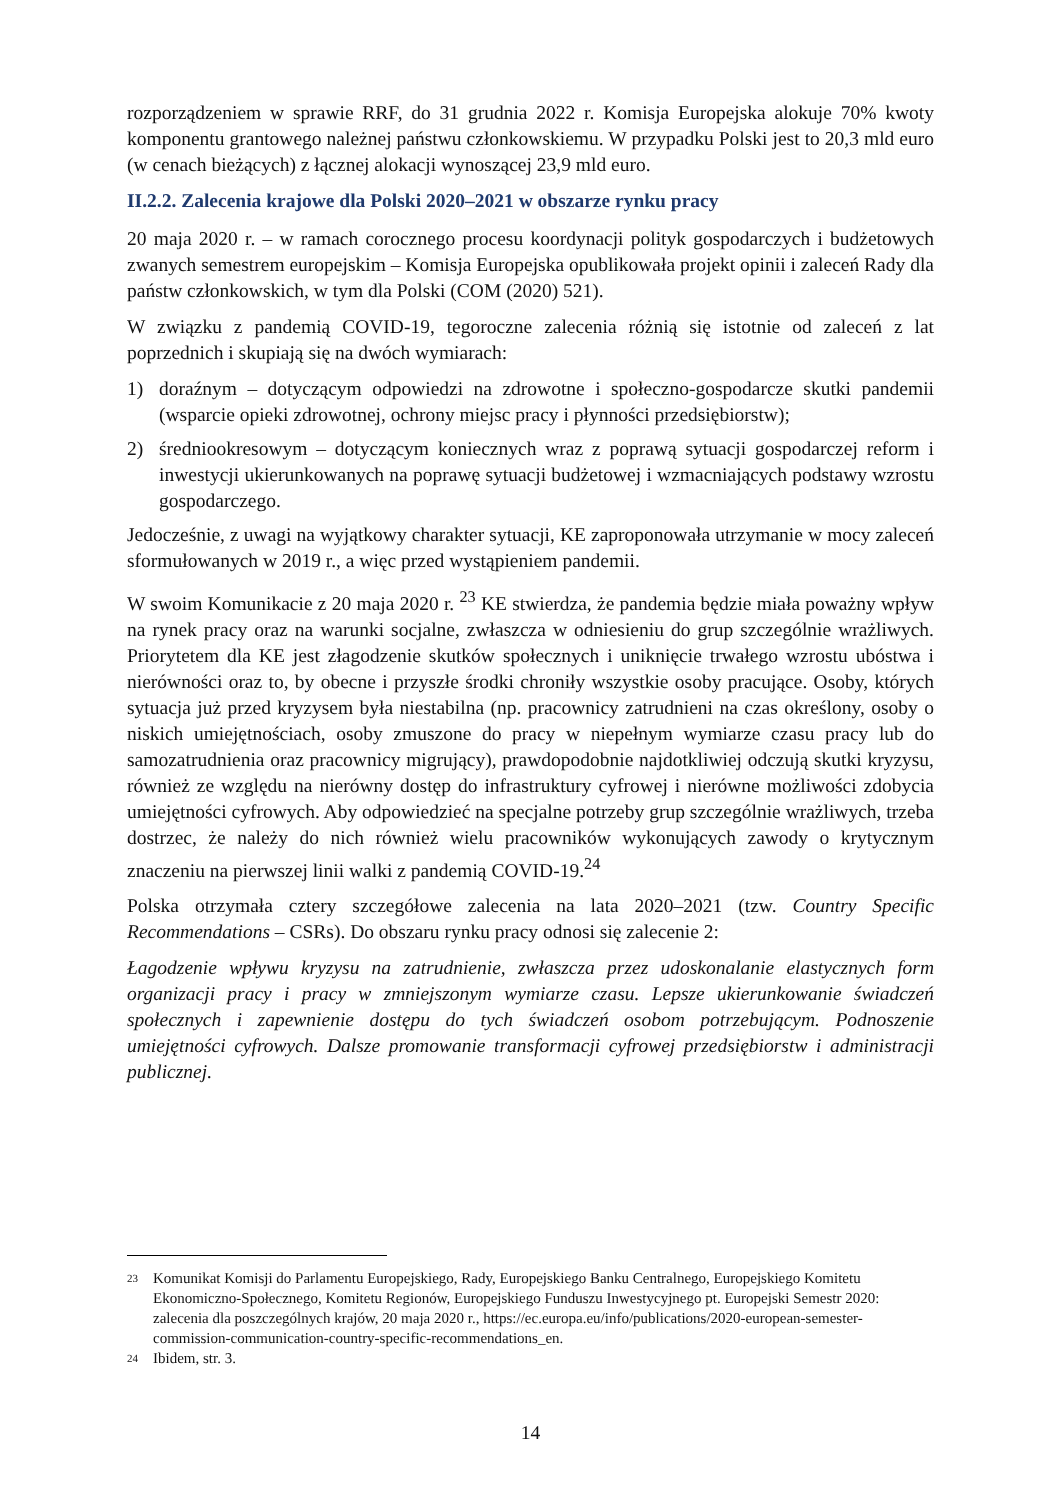rozporządzeniem w sprawie RRF, do 31 grudnia 2022 r. Komisja Europejska alokuje 70% kwoty komponentu grantowego należnej państwu członkowskiemu. W przypadku Polski jest to 20,3 mld euro (w cenach bieżących) z łącznej alokacji wynoszącej 23,9 mld euro.
II.2.2. Zalecenia krajowe dla Polski 2020–2021 w obszarze rynku pracy
20 maja 2020 r. – w ramach corocznego procesu koordynacji polityk gospodarczych i budżetowych zwanych semestrem europejskim – Komisja Europejska opublikowała projekt opinii i zaleceń Rady dla państw członkowskich, w tym dla Polski (COM (2020) 521).
W związku z pandemią COVID-19, tegoroczne zalecenia różnią się istotnie od zaleceń z lat poprzednich i skupiają się na dwóch wymiarach:
1) doraźnym – dotyczącym odpowiedzi na zdrowotne i społeczno-gospodarcze skutki pandemii (wsparcie opieki zdrowotnej, ochrony miejsc pracy i płynności przedsiębiorstw);
2) średniookresowym – dotyczącym koniecznych wraz z poprawą sytuacji gospodarczej reform i inwestycji ukierunkowanych na poprawę sytuacji budżetowej i wzmacniających podstawy wzrostu gospodarczego.
Jedocześnie, z uwagi na wyjątkowy charakter sytuacji, KE zaproponowała utrzymanie w mocy zaleceń sformułowanych w 2019 r., a więc przed wystąpieniem pandemii.
W swoim Komunikacie z 20 maja 2020 r. <sup>23</sup> KE stwierdza, że pandemia będzie miała poważny wpływ na rynek pracy oraz na warunki socjalne, zwłaszcza w odniesieniu do grup szczególnie wrażliwych. Priorytetem dla KE jest złagodzenie skutków społecznych i uniknięcie trwałego wzrostu ubóstwa i nierówności oraz to, by obecne i przyszłe środki chroniły wszystkie osoby pracujące. Osoby, których sytuacja już przed kryzysem była niestabilna (np. pracownicy zatrudnieni na czas określony, osoby o niskich umiejętnościach, osoby zmuszone do pracy w niepełnym wymiarze czasu pracy lub do samozatrudnienia oraz pracownicy migrujący), prawdopodobnie najdotkliwiej odczują skutki kryzysu, również ze względu na nierówny dostęp do infrastruktury cyfrowej i nierówne możliwości zdobycia umiejętności cyfrowych. Aby odpowiedzieć na specjalne potrzeby grup szczególnie wrażliwych, trzeba dostrzec, że należy do nich również wielu pracowników wykonujących zawody o krytycznym znaczeniu na pierwszej linii walki z pandemią COVID-19.<sup>24</sup>
Polska otrzymała cztery szczegółowe zalecenia na lata 2020–2021 (tzw. Country Specific Recommendations – CSRs). Do obszaru rynku pracy odnosi się zalecenie 2:
Łagodzenie wpływu kryzysu na zatrudnienie, zwłaszcza przez udoskonalanie elastycznych form organizacji pracy i pracy w zmniejszonym wymiarze czasu. Lepsze ukierunkowanie świadczeń społecznych i zapewnienie dostępu do tych świadczeń osobom potrzebującym. Podnoszenie umiejętności cyfrowych. Dalsze promowanie transformacji cyfrowej przedsiębiorstw i administracji publicznej.
23 Komunikat Komisji do Parlamentu Europejskiego, Rady, Europejskiego Banku Centralnego, Europejskiego Komitetu Ekonomiczno-Społecznego, Komitetu Regionów, Europejskiego Funduszu Inwestycyjnego pt. Europejski Semestr 2020: zalecenia dla poszczególnych krajów, 20 maja 2020 r., https://ec.europa.eu/info/publications/2020-european-semester-commission-communication-country-specific-recommendations_en.
24 Ibidem, str. 3.
14